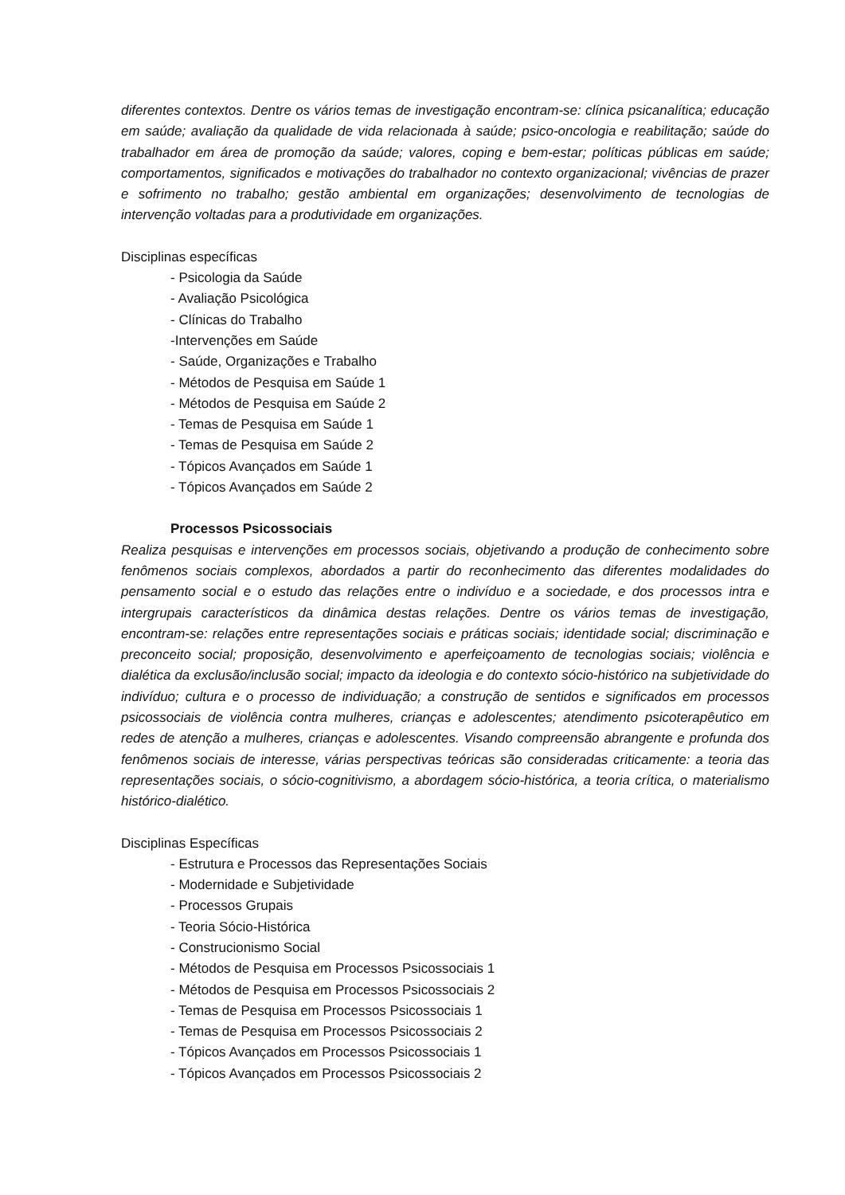diferentes contextos. Dentre os vários temas de investigação encontram-se: clínica psicanalítica; educação em saúde; avaliação da qualidade de vida relacionada à saúde; psico-oncologia e reabilitação; saúde do trabalhador em área de promoção da saúde; valores, coping e bem-estar; políticas públicas em saúde; comportamentos, significados e motivações do trabalhador no contexto organizacional; vivências de prazer e sofrimento no trabalho; gestão ambiental em organizações; desenvolvimento de tecnologias de intervenção voltadas para a produtividade em organizações.
Disciplinas específicas
- Psicologia da Saúde
- Avaliação Psicológica
- Clínicas do Trabalho
-Intervenções em Saúde
- Saúde, Organizações e Trabalho
- Métodos de Pesquisa em Saúde 1
- Métodos de Pesquisa em Saúde 2
- Temas de Pesquisa em Saúde 1
- Temas de Pesquisa em Saúde 2
- Tópicos Avançados em Saúde 1
- Tópicos Avançados em Saúde 2
Processos Psicossociais
Realiza pesquisas e intervenções em processos sociais, objetivando a produção de conhecimento sobre fenômenos sociais complexos, abordados a partir do reconhecimento das diferentes modalidades do pensamento social e o estudo das relações entre o indivíduo e a sociedade, e dos processos intra e intergrupais característicos da dinâmica destas relações. Dentre os vários temas de investigação, encontram-se: relações entre representações sociais e práticas sociais; identidade social; discriminação e preconceito social; proposição, desenvolvimento e aperfeiçoamento de tecnologias sociais; violência e dialética da exclusão/inclusão social; impacto da ideologia e do contexto sócio-histórico na subjetividade do indivíduo; cultura e o processo de individuação; a construção de sentidos e significados em processos psicossociais de violência contra mulheres, crianças e adolescentes; atendimento psicoterapêutico em redes de atenção a mulheres, crianças e adolescentes. Visando compreensão abrangente e profunda dos fenômenos sociais de interesse, várias perspectivas teóricas são consideradas criticamente: a teoria das representações sociais, o sócio-cognitivismo, a abordagem sócio-histórica, a teoria crítica, o materialismo histórico-dialético.
Disciplinas Específicas
- Estrutura e Processos das Representações Sociais
- Modernidade e Subjetividade
- Processos Grupais
- Teoria Sócio-Histórica
- Construcionismo Social
- Métodos de Pesquisa em Processos Psicossociais 1
- Métodos de Pesquisa em Processos Psicossociais 2
- Temas de Pesquisa em Processos Psicossociais 1
- Temas de Pesquisa em Processos Psicossociais 2
- Tópicos Avançados em Processos Psicossociais 1
- Tópicos Avançados em Processos Psicossociais 2